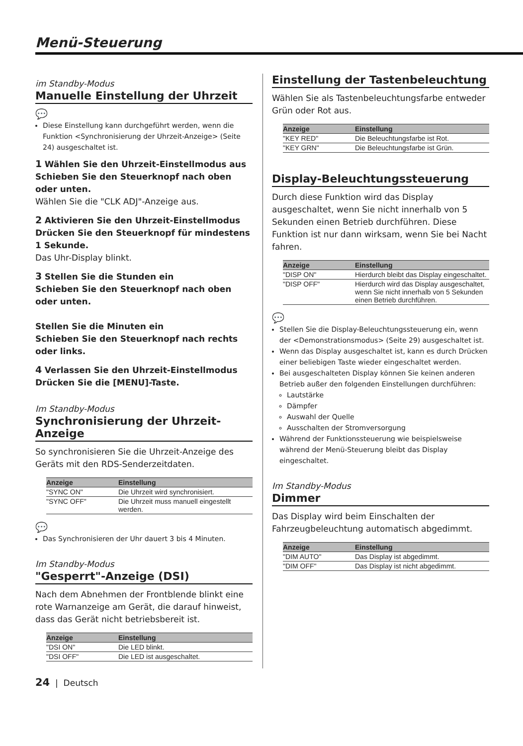Menü-Steuerung
im Standby-Modus
Manuelle Einstellung der Uhrzeit
💬
Diese Einstellung kann durchgeführt werden, wenn die Funktion <Synchronisierung der Uhrzeit-Anzeige> (Seite 24) ausgeschaltet ist.
1 Wählen Sie den Uhrzeit-Einstellmodus aus
Schieben Sie den Steuerknopf nach oben oder unten.
Wählen Sie die "CLK ADJ"-Anzeige aus.
2 Aktivieren Sie den Uhrzeit-Einstellmodus
Drücken Sie den Steuerknopf für mindestens 1 Sekunde.
Das Uhr-Display blinkt.
3 Stellen Sie die Stunden ein
Schieben Sie den Steuerknopf nach oben oder unten.
Stellen Sie die Minuten ein
Schieben Sie den Steuerknopf nach rechts oder links.
4 Verlassen Sie den Uhrzeit-Einstellmodus
Drücken Sie die [MENU]-Taste.
Im Standby-Modus
Synchronisierung der Uhrzeit-Anzeige
So synchronisieren Sie die Uhrzeit-Anzeige des Geräts mit den RDS-Senderzeitdaten.
| Anzeige | Einstellung |
| --- | --- |
| "SYNC ON" | Die Uhrzeit wird synchronisiert. |
| "SYNC OFF" | Die Uhrzeit muss manuell eingestellt werden. |
💬
Das Synchronisieren der Uhr dauert 3 bis 4 Minuten.
Im Standby-Modus
"Gesperrt"-Anzeige (DSI)
Nach dem Abnehmen der Frontblende blinkt eine rote Warnanzeige am Gerät, die darauf hinweist, dass das Gerät nicht betriebsbereit ist.
| Anzeige | Einstellung |
| --- | --- |
| "DSI ON" | Die LED blinkt. |
| "DSI OFF" | Die LED ist ausgeschaltet. |
Einstellung der Tastenbeleuchtung
Wählen Sie als Tastenbeleuchtungsfarbe entweder Grün oder Rot aus.
| Anzeige | Einstellung |
| --- | --- |
| "KEY RED" | Die Beleuchtungsfarbe ist Rot. |
| "KEY GRN" | Die Beleuchtungsfarbe ist Grün. |
Display-Beleuchtungssteuerung
Durch diese Funktion wird das Display ausgeschaltet, wenn Sie nicht innerhalb von 5 Sekunden einen Betrieb durchführen. Diese Funktion ist nur dann wirksam, wenn Sie bei Nacht fahren.
| Anzeige | Einstellung |
| --- | --- |
| "DISP ON" | Hierdurch bleibt das Display eingeschaltet. |
| "DISP OFF" | Hierdurch wird das Display ausgeschaltet, wenn Sie nicht innerhalb von 5 Sekunden einen Betrieb durchführen. |
💬
Stellen Sie die Display-Beleuchtungssteuerung ein, wenn der <Demonstrationsmodus> (Seite 29) ausgeschaltet ist.
Wenn das Display ausgeschaltet ist, kann es durch Drücken einer beliebigen Taste wieder eingeschaltet werden.
Bei ausgeschalteten Display können Sie keinen anderen Betrieb außer den folgenden Einstellungen durchführen:
Lautstärke
Dämpfer
Auswahl der Quelle
Ausschalten der Stromversorgung
Während der Funktionssteuerung wie beispielsweise während der Menü-Steuerung bleibt das Display eingeschaltet.
Im Standby-Modus
Dimmer
Das Display wird beim Einschalten der Fahrzeugbeleuchtung automatisch abgedimmt.
| Anzeige | Einstellung |
| --- | --- |
| "DIM AUTO" | Das Display ist abgedimmt. |
| "DIM OFF" | Das Display ist nicht abgedimmt. |
24 | Deutsch